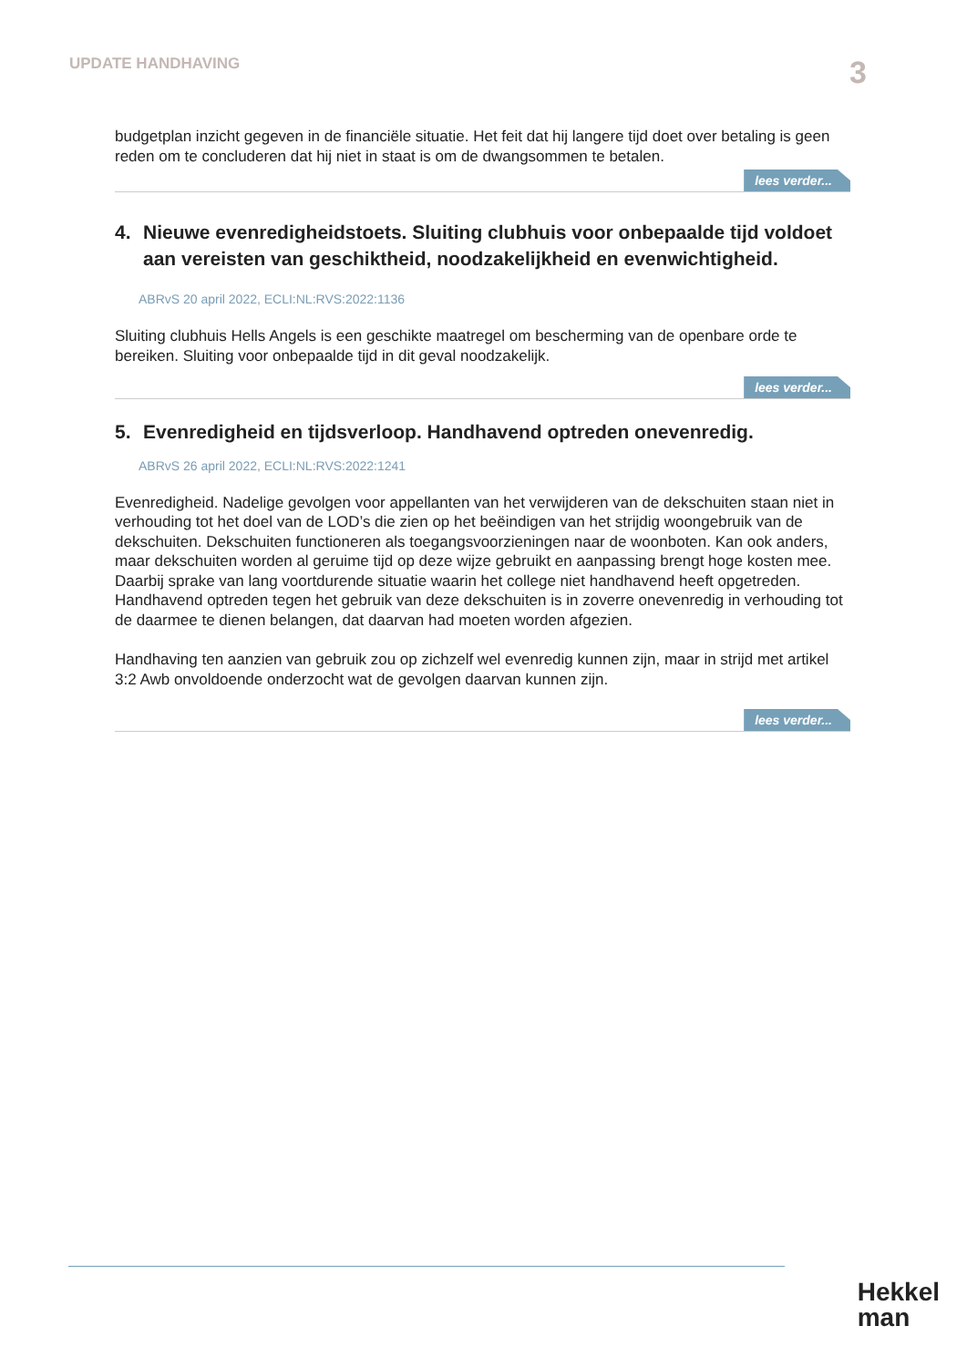UPDATE HANDHAVING
3
budgetplan inzicht gegeven in de financiële situatie. Het feit dat hij langere tijd doet over betaling is geen reden om te concluderen dat hij niet in staat is om de dwangsommen te betalen.
lees verder...
4. Nieuwe evenredigheidstoets. Sluiting clubhuis voor onbepaalde tijd voldoet aan vereisten van geschiktheid, noodzakelijkheid en evenwichtigheid.
ABRvS 20 april 2022, ECLI:NL:RVS:2022:1136
Sluiting clubhuis Hells Angels is een geschikte maatregel om bescherming van de openbare orde te bereiken. Sluiting voor onbepaalde tijd in dit geval noodzakelijk.
lees verder...
5. Evenredigheid en tijdsverloop. Handhavend optreden onevenredig.
ABRvS 26 april 2022, ECLI:NL:RVS:2022:1241
Evenredigheid. Nadelige gevolgen voor appellanten van het verwijderen van de dekschuiten staan niet in verhouding tot het doel van de LOD’s die zien op het beëindigen van het strijdig woongebruik van de dekschuiten. Dekschuiten functioneren als toegangsvoorzieningen naar de woonboten. Kan ook anders, maar dekschuiten worden al geruime tijd op deze wijze gebruikt en aanpassing brengt hoge kosten mee. Daarbij sprake van lang voortdurende situatie waarin het college niet handhavend heeft opgetreden. Handhavend optreden tegen het gebruik van deze dekschuiten is in zoverre onevenredig in verhouding tot de daarmee te dienen belangen, dat daarvan had moeten worden afgezien.
Handhaving ten aanzien van gebruik zou op zichzelf wel evenredig kunnen zijn, maar in strijd met artikel 3:2 Awb onvoldoende onderzocht wat de gevolgen daarvan kunnen zijn.
lees verder...
Hekkel
man